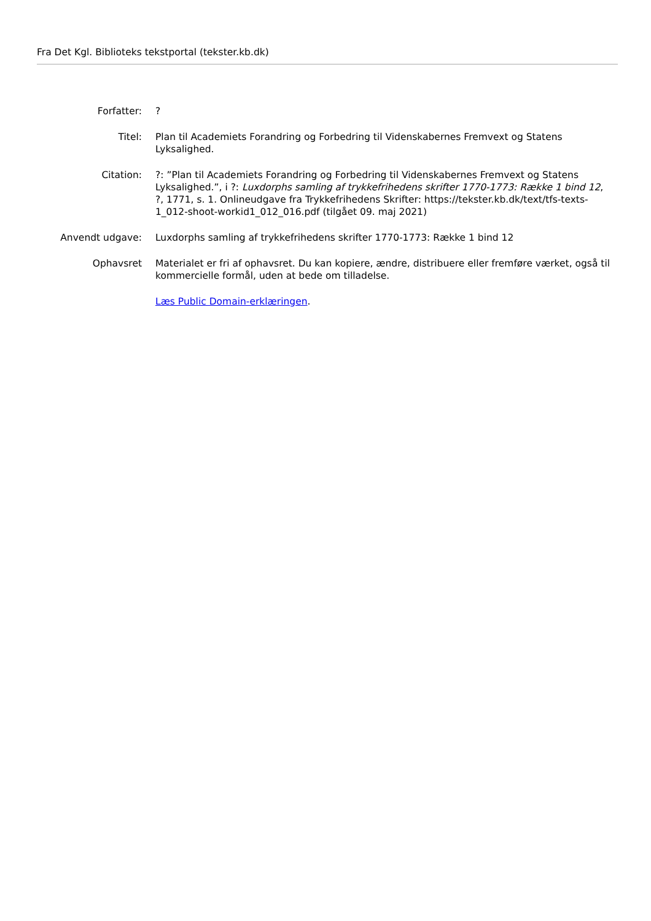Fra Det Kgl. Biblioteks tekstportal (tekster.kb.dk)
| Forfatter: | ? |
| Titel: | Plan til Academiets Forandring og Forbedring til Videnskabernes Fremvext og Statens Lyksalighed. |
| Citation: | ?: ”Plan til Academiets Forandring og Forbedring til Videnskabernes Fremvext og Statens Lyksalighed.”, i ?: Luxdorphs samling af trykkefrihedens skrifter 1770-1773: Række 1 bind 12 , ?, 1771, s. 1. Onlineudgave fra Trykkefrihedens Skrifter: https://tekster.kb.dk/text/tfs-texts-1_012-shoot-workid1_012_016.pdf (tilgået 09. maj 2021) |
| Anvendt udgave: | Luxdorphs samling af trykkefrihedens skrifter 1770-1773: Række 1 bind 12 |
| Ophavsret | Materialet er fri af ophavsret. Du kan kopiere, ændre, distribuere eller fremføre værket, også til kommercielle formål, uden at bede om tilladelse. |
| | Læs Public Domain-erklæringen . |